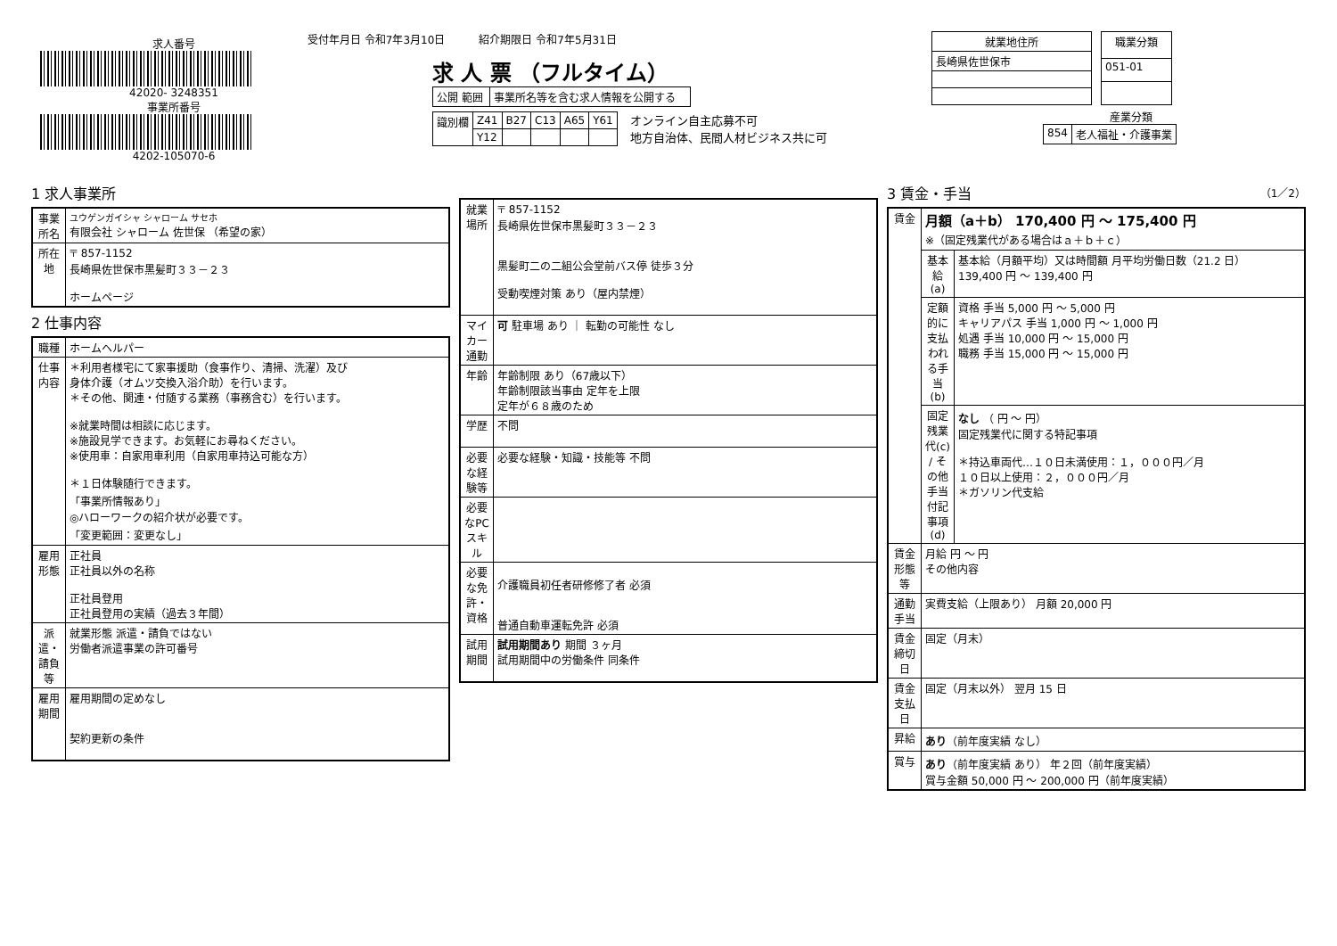求人番号
42020- 3248351
事業所番号
4202-105070-6
受付年月日 令和7年3月10日 紹介期限日 令和7年5月31日
求 人 票 （フルタイム）
| 公開 範囲 | 事業所名等を含む求人情報を公開する |
| 識別欄 | Z41 | B27 | C13 | A65 | Y61 |
| | Y12 | | | | |
オンライン自主応募不可
地方自治体、民間人材ビジネス共に可
| 就業地住所 |
| --- |
| 長崎県佐世保市 |
| 職業分類 |
| --- |
| 051-01 |
産業分類
| 854 | 老人福祉・介護事業 |
1 求人事業所
| 事業所名 | ユウゲンガイシャ シャローム サセホ 有限会社 シャローム 佐世保 （希望の家） |
| 所在地 | 〒 857-1152 長崎県佐世保市黒髪町３３－２３ ホームページ |
2 仕事内容
| 職種 | ホームヘルパー |
| 仕事内容 | ＊利用者様宅にて家事援助（食事作り、清掃、洗濯）及び 身体介護（オムツ交換入浴介助）を行います。 ＊その他、関連・付随する業務（事務含む）を行います。 ※就業時間は相談に応じます。 ※施設見学できます。お気軽にお尋ねください。 ※使用車：自家用車利用（自家用車持込可能な方） ＊１日体験随行できます。 「事業所情報あり」 ◎ハローワークの紹介状が必要です。 「変更範囲：変更なし」 |
| 雇用形態 | 正社員 正社員以外の名称 正社員登用 正社員登用の実績（過去３年間） |
| 派遣・請負等 | 就業形態 派遣・請負ではない 労働者派遣事業の許可番号 |
| 雇用期間 | 雇用期間の定めなし 契約更新の条件 |
| 就業場所 | 〒 857-1152 長崎県佐世保市黒髪町３３－２３ 黒髪町二の二組公会堂前バス停 徒歩３分 受動喫煙対策 あり（屋内禁煙） |
| マイカー通勤 | 可 駐車場 あり ｜ 転勤の可能性 なし |
| 年齢 | 年齢制限 あり（67歳以下） 年齢制限該当事由 定年を上限 定年が６８歳のため |
| 学歴 | 不問 |
| 必要な経験等 | 必要な経験・知識・技能等 不問 |
| 必要なPCスキル | |
| 必要な免許・資格 | 介護職員初任者研修修了者 必須 普通自動車運転免許 必須 |
| 試用期間 | 試用期間あり 期間 ３ヶ月 試用期間中の労働条件 同条件 |
3 賃金・手当 （1／2）
| 賃金 | 月額（a＋b） 170,400 円 ～ 175,400 円 ※（固定残業代がある場合はａ＋ｂ＋ｃ） | |
| | 基本給(a) | 基本給（月額平均）又は時間額 月平均労働日数（21.2 日） 139,400 円 ～ 139,400 円 |
| | 定額的に支払われる手当(b) | 資格 手当 5,000 円 ～ 5,000 円 キャリアパス 手当 1,000 円 ～ 1,000 円 処遇 手当 10,000 円 ～ 15,000 円 職務 手当 15,000 円 ～ 15,000 円 |
| | 固定残業代(c) / その他手当付記事項(d) | なし （ 円 ～ 円） 固定残業代に関する特記事項 ＊持込車両代…１０日未満使用：１，０００円／月 １０日以上使用：２，０００円／月 ＊ガソリン代支給 |
| 賃金形態等 | 月給 円 ～ 円 その他内容 | |
| 通勤手当 | 実費支給（上限あり） 月額 20,000 円 | |
| 賃金締切日 | 固定（月末） | |
| 賃金支払日 | 固定（月末以外） 翌月 15 日 | |
| 昇給 | あり （前年度実績 なし） | |
| 賞与 | あり （前年度実績 あり） 年２回（前年度実績） 賞与金額 50,000 円 ～ 200,000 円（前年度実績） | |